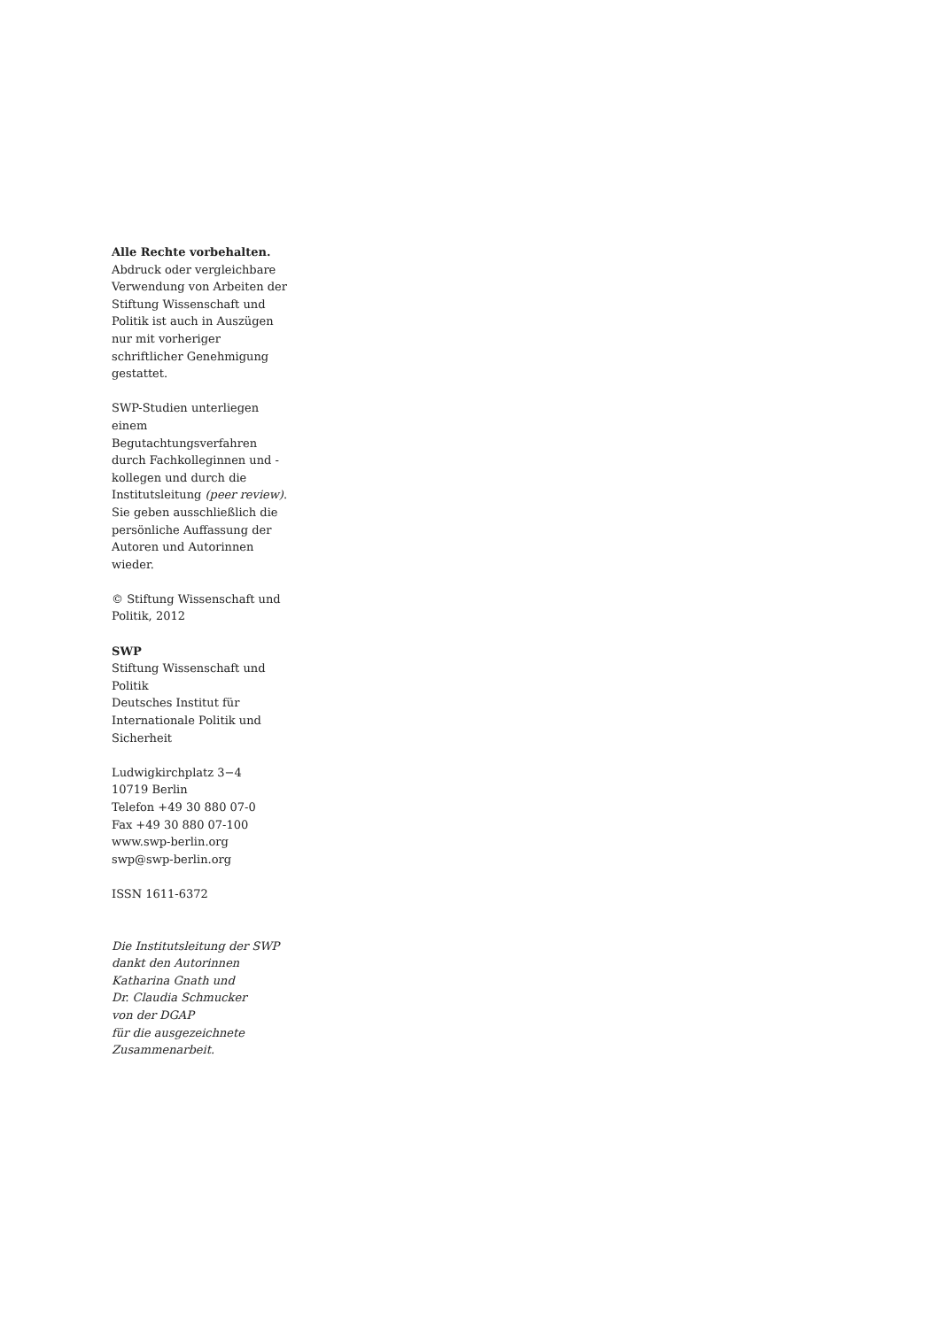Alle Rechte vorbehalten.
Abdruck oder vergleichbare Verwendung von Arbeiten der Stiftung Wissenschaft und Politik ist auch in Auszügen nur mit vorheriger schriftlicher Genehmigung gestattet.
SWP-Studien unterliegen einem Begutachtungsverfahren durch Fachkolleginnen und -kollegen und durch die Institutsleitung (peer review). Sie geben ausschließlich die persönliche Auffassung der Autoren und Autorinnen wieder.
© Stiftung Wissenschaft und Politik, 2012
SWP
Stiftung Wissenschaft und Politik
Deutsches Institut für Internationale Politik und Sicherheit
Ludwigkirchplatz 3−4
10719 Berlin
Telefon +49 30 880 07-0
Fax +49 30 880 07-100
www.swp-berlin.org
swp@swp-berlin.org
ISSN 1611-6372
Die Institutsleitung der SWP
dankt den Autorinnen
Katharina Gnath und
Dr. Claudia Schmucker
von der DGAP
für die ausgezeichnete
Zusammenarbeit.